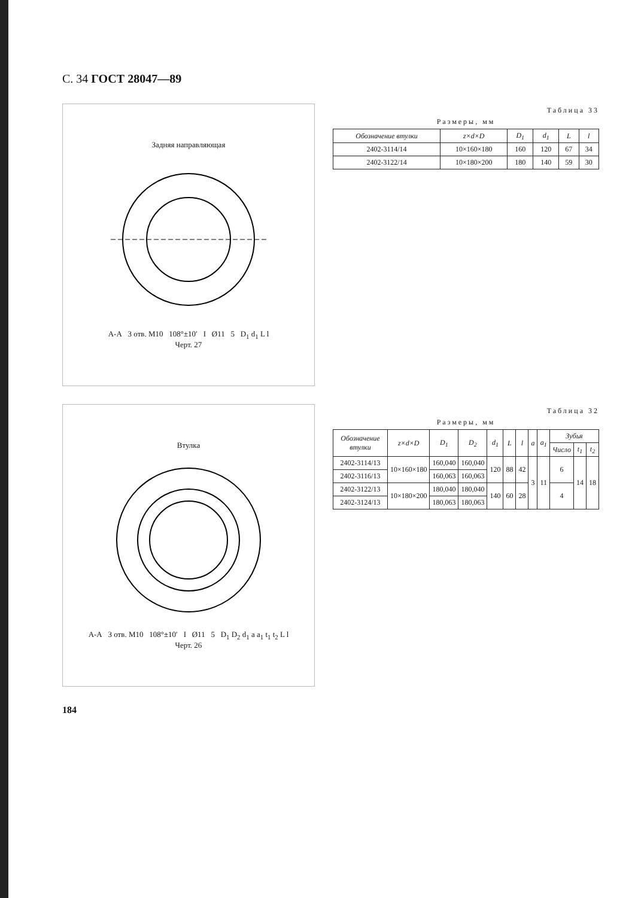С. 34 ГОСТ 28047—89
Задняя направляющая
А-А 3 отв. М10 108°±10′ I Ø11 5 D<sub>1</sub> d<sub>1</sub> L l
Черт. 27
Таблица 33
Размеры, мм
| Обозначение втулки | z×d×D | D<sub>1</sub> | d<sub>1</sub> | L | l |
| --- | --- | --- | --- | --- | --- |
| 2402-3114/14 | 10×160×180 | 160 | 120 | 67 | 34 |
| 2402-3122/14 | 10×180×200 | 180 | 140 | 59 | 30 |
Втулка
А-А 3 отв. М10 108°±10′ I Ø11 5 D<sub>1</sub> D<sub>2</sub> d<sub>1</sub> a a<sub>1</sub> t<sub>1</sub> t<sub>2</sub> L l
Черт. 26
Таблица 32
Размеры, мм
| Обозначение втулки | z×d×D | D<sub>1</sub> | D<sub>2</sub> | d<sub>1</sub> | L | l | a | a<sub>1</sub> | Зубья | | |
| --- | --- | --- | --- | --- | --- | --- | --- | --- | --- | --- | --- |
| | | | | | | | | | Число | t<sub>1</sub> | t<sub>2</sub> |
| 2402-3114/13 | 10×160×180 | 160,040 | 160,040 | 120 | 88 | 42 | 3 | 11 | 6 | 14 | 18 |
| 2402-3116/13 | | 160,063 | 160,063 | | | | | | | | |
| 2402-3122/13 | 10×180×200 | 180,040 | 180,040 | 140 | 60 | 28 | | | 4 | | |
| 2402-3124/13 | | 180,063 | 180,063 | | | | | | | | |
184